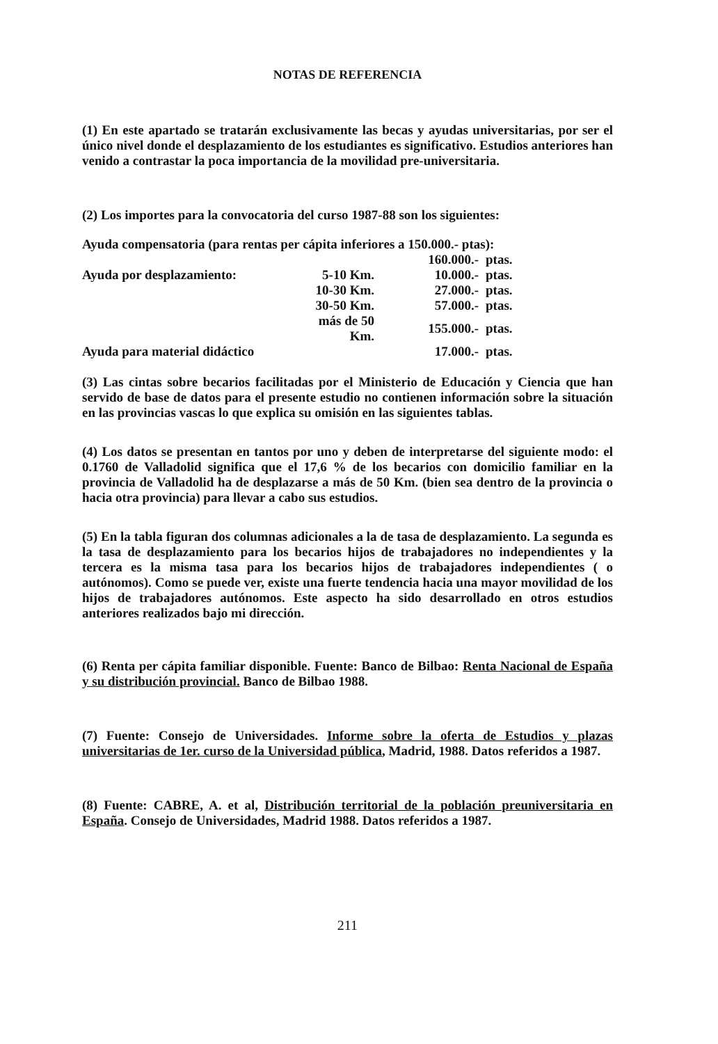NOTAS DE REFERENCIA
(1) En este apartado se tratarán exclusivamente las becas y ayudas universitarias, por ser el único nivel donde el desplazamiento de los estudiantes es significativo. Estudios anteriores han venido a contrastar la poca importancia de la movilidad pre-universitaria.
(2) Los importes para la convocatoria del curso 1987-88 son los siguientes:
Ayuda compensatoria (para rentas per cápita inferiores a 150.000.- ptas):
| | | 160.000.- | ptas. |
| Ayuda por desplazamiento: | 5-10 Km. | 10.000.- | ptas. |
| | 10-30 Km. | 27.000.- | ptas. |
| | 30-50 Km. | 57.000.- | ptas. |
| | más de 50 Km. | 155.000.- | ptas. |
| Ayuda para material didáctico | | 17.000.- | ptas. |
(3) Las cintas sobre becarios facilitadas por el Ministerio de Educación y Ciencia que han servido de base de datos para el presente estudio no contienen información sobre la situación en las provincias vascas lo que explica su omisión en las siguientes tablas.
(4) Los datos se presentan en tantos por uno y deben de interpretarse del siguiente modo: el 0.1760 de Valladolid significa que el 17,6 % de los becarios con domicilio familiar en la provincia de Valladolid ha de desplazarse a más de 50 Km. (bien sea dentro de la provincia o hacia otra provincia) para llevar a cabo sus estudios.
(5) En la tabla figuran dos columnas adicionales a la de tasa de desplazamiento. La segunda es la tasa de desplazamiento para los becarios hijos de trabajadores no independientes y la tercera es la misma tasa para los becarios hijos de trabajadores independientes ( o autónomos). Como se puede ver, existe una fuerte tendencia hacia una mayor movilidad de los hijos de trabajadores autónomos. Este aspecto ha sido desarrollado en otros estudios anteriores realizados bajo mi dirección.
(6) Renta per cápita familiar disponible. Fuente: Banco de Bilbao: Renta Nacional de España y su distribución provincial. Banco de Bilbao 1988.
(7) Fuente: Consejo de Universidades. Informe sobre la oferta de Estudios y plazas universitarias de 1er. curso de la Universidad pública, Madrid, 1988. Datos referidos a 1987.
(8) Fuente: CABRE, A. et al, Distribución territorial de la población preuniversitaria en España. Consejo de Universidades, Madrid 1988. Datos referidos a 1987.
211